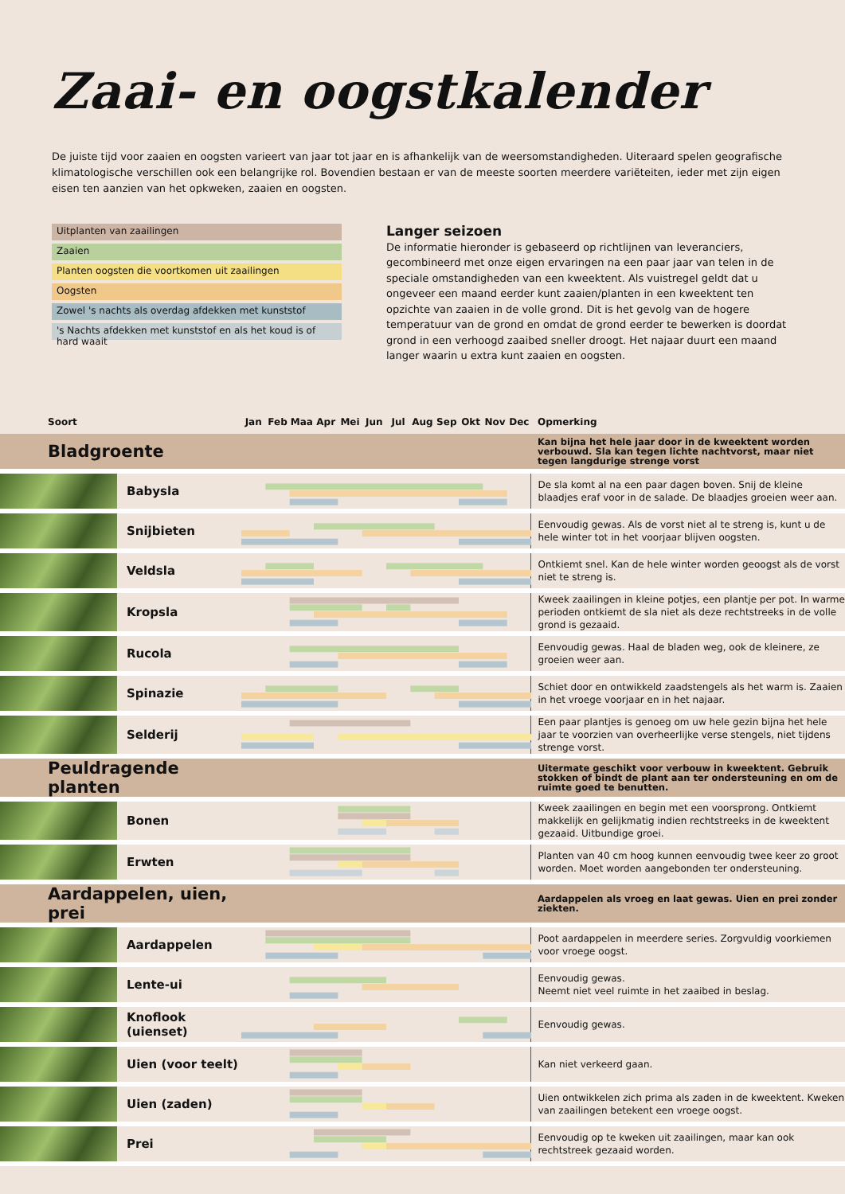Zaai- en oogstkalender
De juiste tijd voor zaaien en oogsten varieert van jaar tot jaar en is afhankelijk van de weersomstandigheden. Uiteraard spelen geografische klimatologische verschillen ook een belangrijke rol. Bovendien bestaan er van de meeste soorten meerdere variëteiten, ieder met zijn eigen eisen ten aanzien van het opkweken, zaaien en oogsten.
Uitplanten van zaailingen
Zaaien
Planten oogsten die voortkomen uit zaailingen
Oogsten
Zowel 's nachts als overdag afdekken met kunststof
's Nachts afdekken met kunststof en als het koud is of hard waait
Langer seizoen
De informatie hieronder is gebaseerd op richtlijnen van leveranciers, gecombineerd met onze eigen ervaringen na een paar jaar van telen in de speciale omstandigheden van een kweektent. Als vuistregel geldt dat u ongeveer een maand eerder kunt zaaien/planten in een kweektent ten opzichte van zaaien in de volle grond. Dit is het gevolg van de hogere temperatuur van de grond en omdat de grond eerder te bewerken is doordat grond in een verhoogd zaaibed sneller droogt. Het najaar duurt een maand langer waarin u extra kunt zaaien en oogsten.
| Soort | | Jan | Feb | Maa | Apr | Mei | Jun | Jul | Aug | Sep | Okt | Nov | Dec | Opmerking |
| --- | --- | --- | --- | --- | --- | --- | --- | --- | --- | --- | --- | --- | --- | --- |
| Bladgroente | | | | | | | | | | | | | | Kan bijna het hele jaar door in de kweektent worden verbouwd. Sla kan tegen lichte nachtvorst, maar niet tegen langdurige strenge vorst |
| | Babysla | | | | | | | | | | | | | De sla komt al na een paar dagen boven. Snij de kleine blaadjes eraf voor in de salade. De blaadjes groeien weer aan. |
| | Snijbieten | | | | | | | | | | | | | Eenvoudig gewas. Als de vorst niet al te streng is, kunt u de hele winter tot in het voorjaar blijven oogsten. |
| | Veldsla | | | | | | | | | | | | | Ontkiemt snel. Kan de hele winter worden geoogst als de vorst niet te streng is. |
| | Kropsla | | | | | | | | | | | | | Kweek zaailingen in kleine potjes, een plantje per pot. In warme perioden ontkiemt de sla niet als deze rechtstreeks in de volle grond is gezaaid. |
| | Rucola | | | | | | | | | | | | | Eenvoudig gewas. Haal de bladen weg, ook de kleinere, ze groeien weer aan. |
| | Spinazie | | | | | | | | | | | | | Schiet door en ontwikkeld zaadstengels als het warm is. Zaaien in het vroege voorjaar en in het najaar. |
| | Selderij | | | | | | | | | | | | | Een paar plantjes is genoeg om uw hele gezin bijna het hele jaar te voorzien van overheerlijke verse stengels, niet tijdens strenge vorst. |
| Peuldragende planten | | | | | | | | | | | | | | Uitermate geschikt voor verbouw in kweektent. Gebruik stokken of bindt de plant aan ter ondersteuning en om de ruimte goed te benutten. |
| | Bonen | | | | | | | | | | | | | Kweek zaailingen en begin met een voorsprong. Ontkiemt makkelijk en gelijkmatig indien rechtstreeks in de kweektent gezaaid. Uitbundige groei. |
| | Erwten | | | | | | | | | | | | | Planten van 40 cm hoog kunnen eenvoudig twee keer zo groot worden. Moet worden aangebonden ter ondersteuning. |
| Aardappelen, uien, prei | | | | | | | | | | | | | | Aardappelen als vroeg en laat gewas. Uien en prei zonder ziekten. |
| | Aardappelen | | | | | | | | | | | | | Poot aardappelen in meerdere series. Zorgvuldig voorkiemen voor vroege oogst. |
| | Lente-ui | | | | | | | | | | | | | Eenvoudig gewas. Neemt niet veel ruimte in het zaaibed in beslag. |
| | Knoflook (uienset) | | | | | | | | | | | | | Eenvoudig gewas. |
| | Uien (voor teelt) | | | | | | | | | | | | | Kan niet verkeerd gaan. |
| | Uien (zaden) | | | | | | | | | | | | | Uien ontwikkelen zich prima als zaden in de kweektent. Kweken van zaailingen betekent een vroege oogst. |
| | Prei | | | | | | | | | | | | | Eenvoudig op te kweken uit zaailingen, maar kan ook rechtstreek gezaaid worden. |